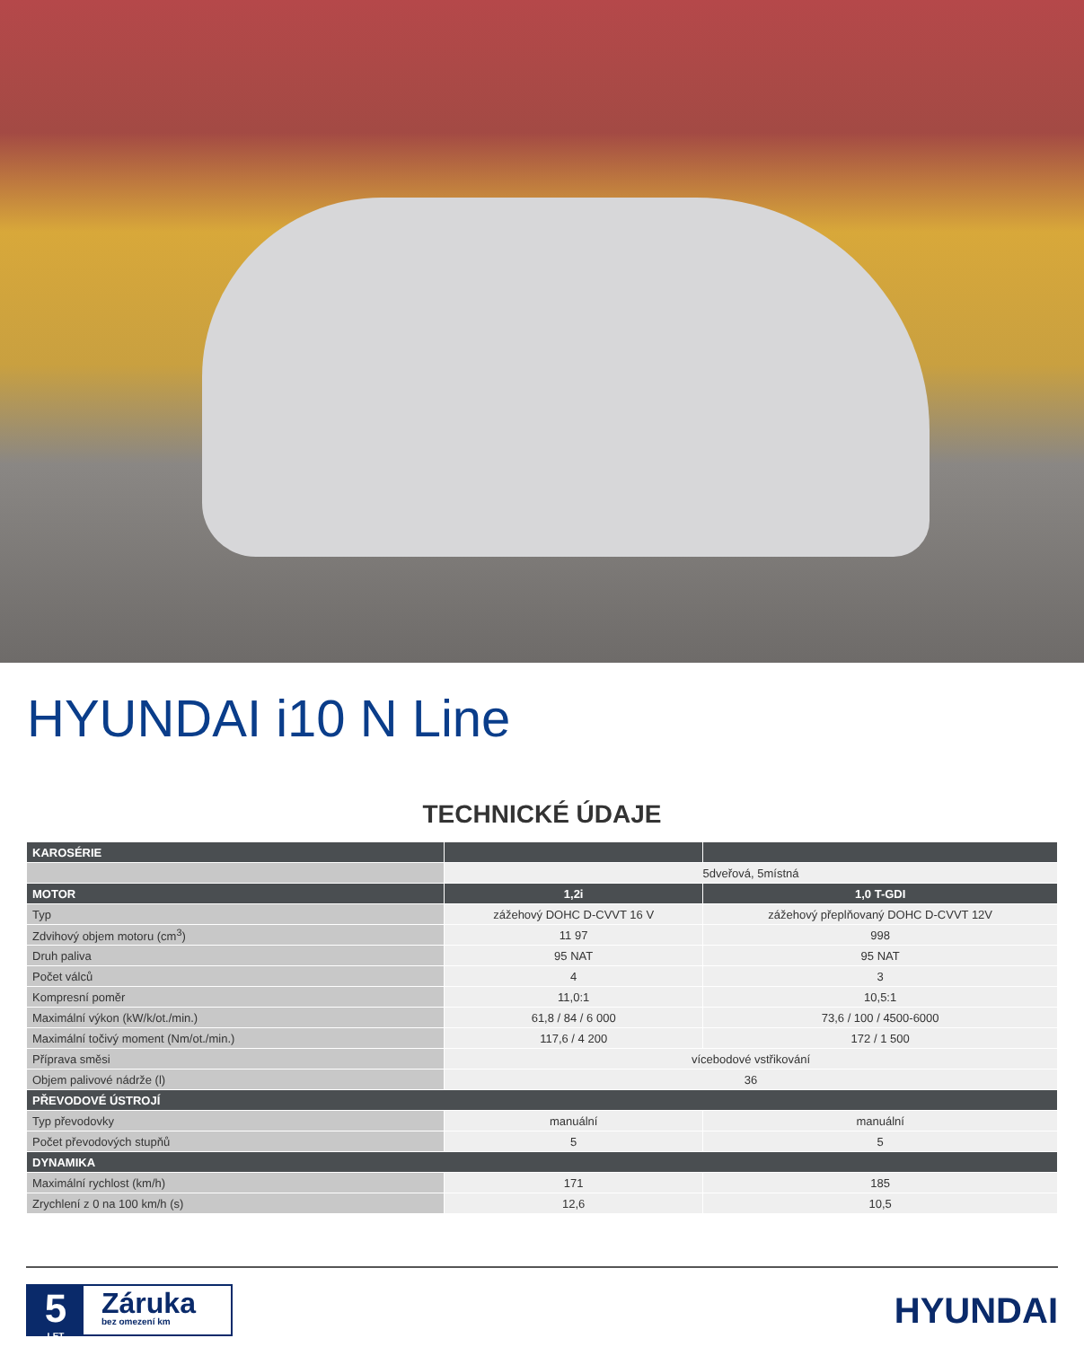HYUNDAI i10 N Line
TECHNICKÉ ÚDAJE
| KAROSÉRIE | | |
| --- | --- | --- |
| | 5dveřová, 5místná | |
| MOTOR | 1,2i | 1,0 T-GDI |
| Typ | zážehový DOHC D-CVVT 16 V | zážehový přeplňovaný DOHC D-CVVT 12V |
| Zdvihový objem motoru (cm<sup>3</sup>) | 11 97 | 998 |
| Druh paliva | 95 NAT | 95 NAT |
| Počet válců | 4 | 3 |
| Kompresní poměr | 11,0:1 | 10,5:1 |
| Maximální výkon (kW/k/ot./min.) | 61,8 / 84 / 6 000 | 73,6 / 100 / 4500-6000 |
| Maximální točivý moment (Nm/ot./min.) | 117,6 / 4 200 | 172 / 1 500 |
| Příprava směsi | vícebodové vstřikování | |
| Objem palivové nádrže (l) | 36 | |
| PŘEVODOVÉ ÚSTROJÍ | | |
| Typ převodovky | manuální | manuální |
| Počet převodových stupňů | 5 | 5 |
| DYNAMIKA | | |
| Maximální rychlost (km/h) | 171 | 185 |
| Zrychlení z 0 na 100 km/h (s) | 12,6 | 10,5 |
5
LET
Záruka
bez omezení km
HYUNDAI